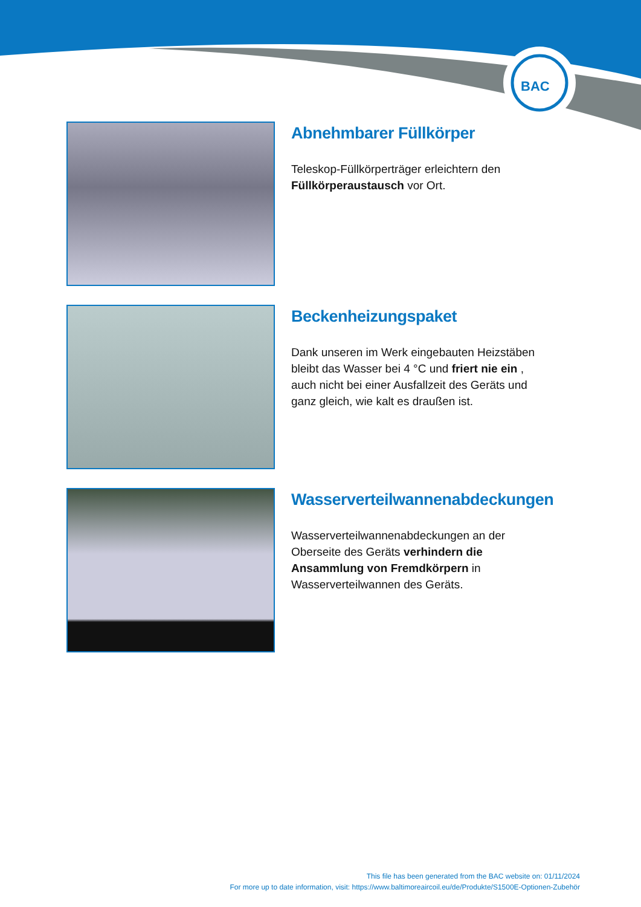BAC
Abnehmbarer Füllkörper
Teleskop-Füllkörperträger erleichtern den Füllkörperaustausch vor Ort.
Beckenheizungspaket
Dank unseren im Werk eingebauten Heizstäben bleibt das Wasser bei 4 °C und friert nie ein , auch nicht bei einer Ausfallzeit des Geräts und ganz gleich, wie kalt es draußen ist.
Wasserverteilwannenabdeckungen
Wasserverteilwannenabdeckungen an der Oberseite des Geräts verhindern die Ansammlung von Fremdkörpern in Wasserverteilwannen des Geräts.
This file has been generated from the BAC website on: 01/11/2024
For more up to date information, visit: https://www.baltimoreaircoil.eu/de/Produkte/S1500E-Optionen-Zubehör